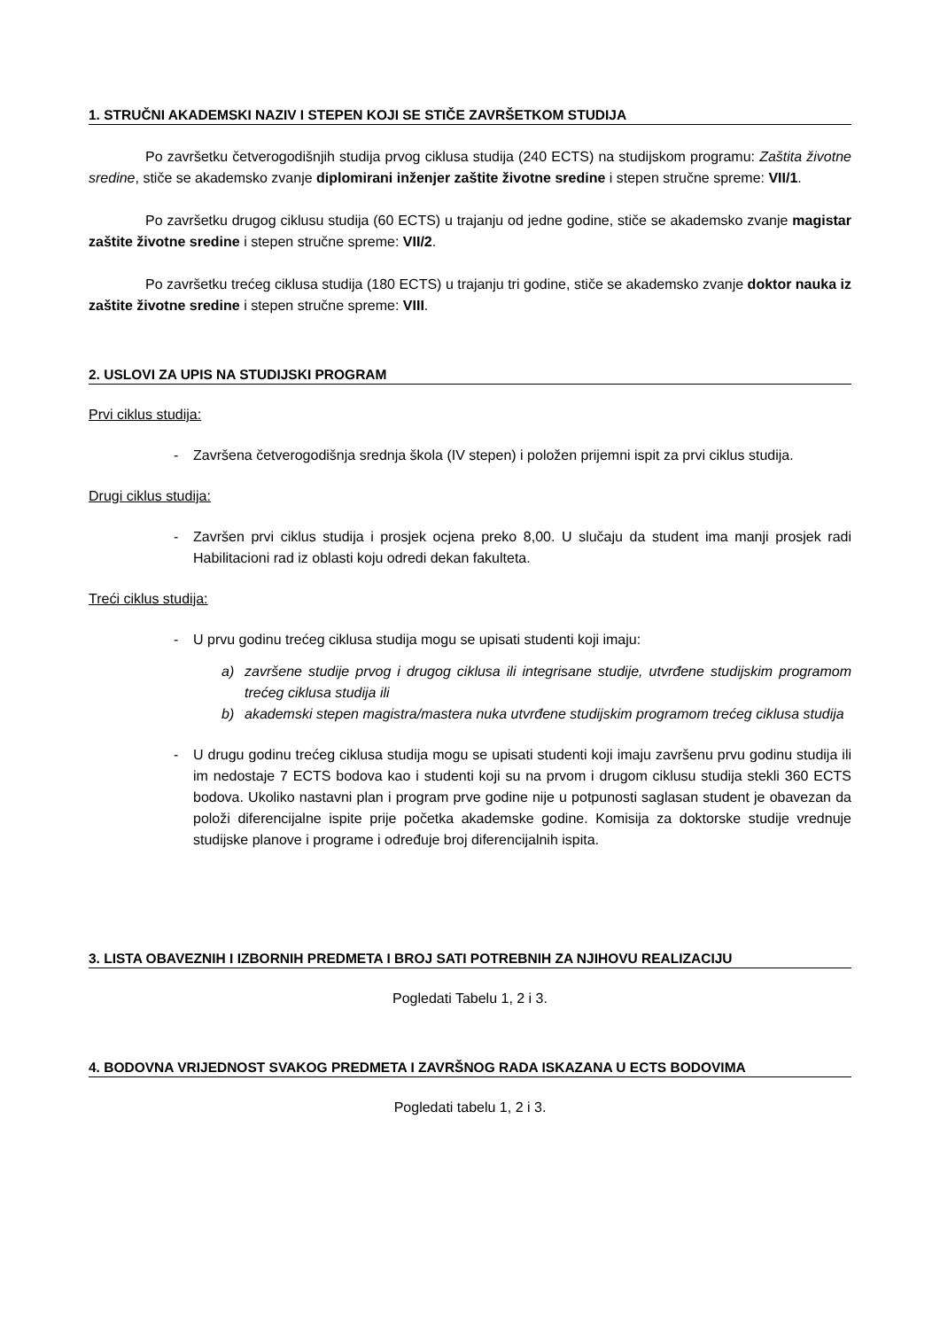1. STRUČNI AKADEMSKI NAZIV I STEPEN KOJI SE STIČE ZAVRŠETKOM STUDIJA
Po završetku četverogodišnjih studija prvog ciklusa studija (240 ECTS) na studijskom programu: Zaštita životne sredine, stiče se akademsko zvanje diplomirani inženjer zaštite životne sredine i stepen stručne spreme: VII/1.
Po završetku drugog ciklusu studija (60 ECTS) u trajanju od jedne godine, stiče se akademsko zvanje magistar zaštite životne sredine i stepen stručne spreme: VII/2.
Po završetku trećeg ciklusa studija (180 ECTS) u trajanju tri godine, stiče se akademsko zvanje doktor nauka iz zaštite životne sredine i stepen stručne spreme: VIII.
2. USLOVI ZA UPIS NA STUDIJSKI PROGRAM
Prvi ciklus studija:
- Završena četverogodišnja srednja škola (IV stepen) i položen prijemni ispit za prvi ciklus studija.
Drugi ciklus studija:
- Završen prvi ciklus studija i prosjek ocjena preko 8,00. U slučaju da student ima manji prosjek radi Habilitacioni rad iz oblasti koju odredi dekan fakulteta.
Treći ciklus studija:
- U prvu godinu trećeg ciklusa studija mogu se upisati studenti koji imaju:
a) završene studije prvog i drugog ciklusa ili integrisane studije, utvrđene studijskim programom trećeg ciklusa studija ili
b) akademski stepen magistra/mastera nuka utvrđene studijskim programom trećeg ciklusa studija
- U drugu godinu trećeg ciklusa studija mogu se upisati studenti koji imaju završenu prvu godinu studija ili im nedostaje 7 ECTS bodova kao i studenti koji su na prvom i drugom ciklusu studija stekli 360 ECTS bodova. Ukoliko nastavni plan i program prve godine nije u potpunosti saglasan student je obavezan da položi diferencijalne ispite prije početka akademske godine. Komisija za doktorske studije vrednuje studijske planove i programe i određuje broj diferencijalnih ispita.
3. LISTA OBAVEZNIH I IZBORNIH PREDMETA I BROJ SATI POTREBNIH ZA NJIHOVU REALIZACIJU
Pogledati Tabelu 1, 2 i 3.
4. BODOVNA VRIJEDNOST SVAKOG PREDMETA I ZAVRŠNOG RADA ISKAZANA U ECTS BODOVIMA
Pogledati tabelu 1, 2 i 3.